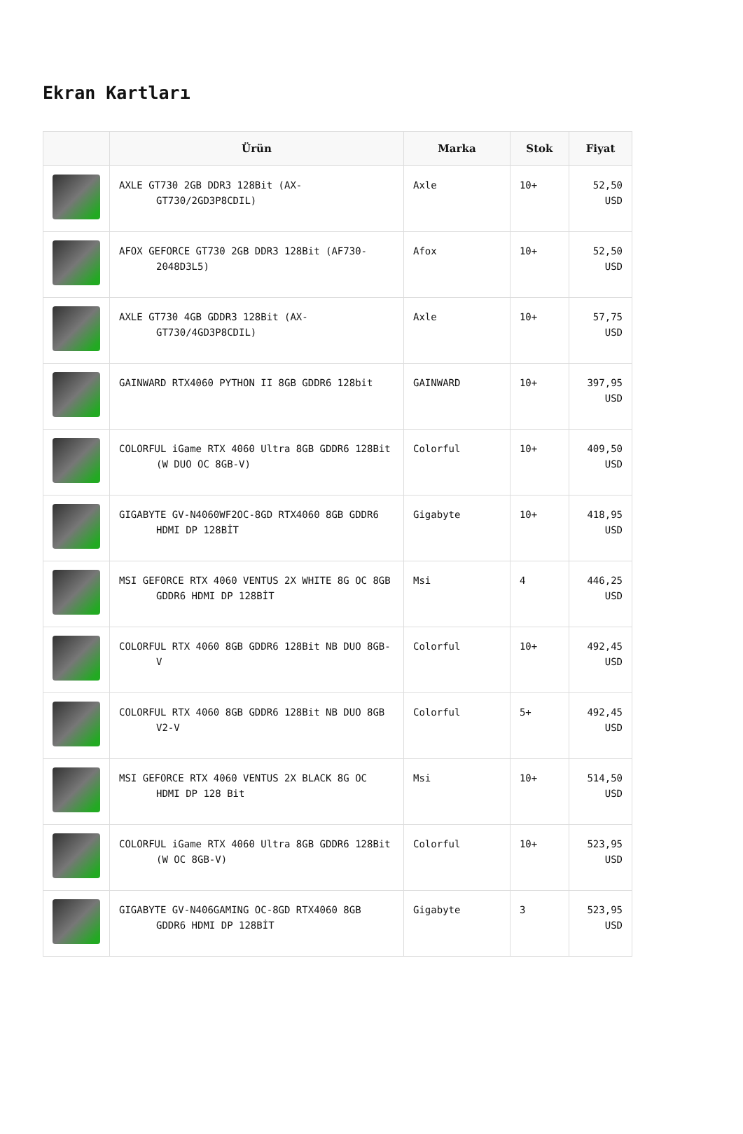Ekran Kartları
| | Ürün | Marka | Stok | Fiyat |
| --- | --- | --- | --- | --- |
| | AXLE GT730 2GB DDR3 128Bit (AX-GT730/2GD3P8CDIL) | Axle | 10+ | 52,50 USD |
| | AFOX GEFORCE GT730 2GB DDR3 128Bit (AF730-2048D3L5) | Afox | 10+ | 52,50 USD |
| | AXLE GT730 4GB GDDR3 128Bit (AX-GT730/4GD3P8CDIL) | Axle | 10+ | 57,75 USD |
| | GAINWARD RTX4060 PYTHON II 8GB GDDR6 128bit | GAINWARD | 10+ | 397,95 USD |
| | COLORFUL iGame RTX 4060 Ultra 8GB GDDR6 128Bit (W DUO OC 8GB-V) | Colorful | 10+ | 409,50 USD |
| | GIGABYTE GV-N4060WF2OC-8GD RTX4060 8GB GDDR6 HDMI DP 128BİT | Gigabyte | 10+ | 418,95 USD |
| | MSI GEFORCE RTX 4060 VENTUS 2X WHITE 8G OC 8GB GDDR6 HDMI DP 128BİT | Msi | 4 | 446,25 USD |
| | COLORFUL RTX 4060 8GB GDDR6 128Bit NB DUO 8GB-V | Colorful | 10+ | 492,45 USD |
| | COLORFUL RTX 4060 8GB GDDR6 128Bit NB DUO 8GB V2-V | Colorful | 5+ | 492,45 USD |
| | MSI GEFORCE RTX 4060 VENTUS 2X BLACK 8G OC HDMI DP 128 Bit | Msi | 10+ | 514,50 USD |
| | COLORFUL iGame RTX 4060 Ultra 8GB GDDR6 128Bit (W OC 8GB-V) | Colorful | 10+ | 523,95 USD |
| | GIGABYTE GV-N406GAMING OC-8GD RTX4060 8GB GDDR6 HDMI DP 128BİT | Gigabyte | 3 | 523,95 USD |